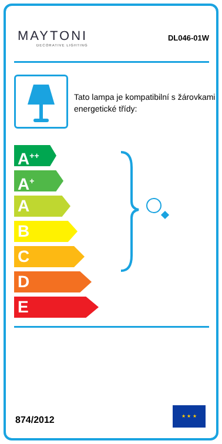MAYTONI
DECORATIVE LIGHTING
DL046-01W
Tato lampa je kompatibilní s žárovkami energetické třídy:
A<sup>++</sup>
A<sup>+</sup>
A
B
C
D
E
874/2012
★ ★ ★